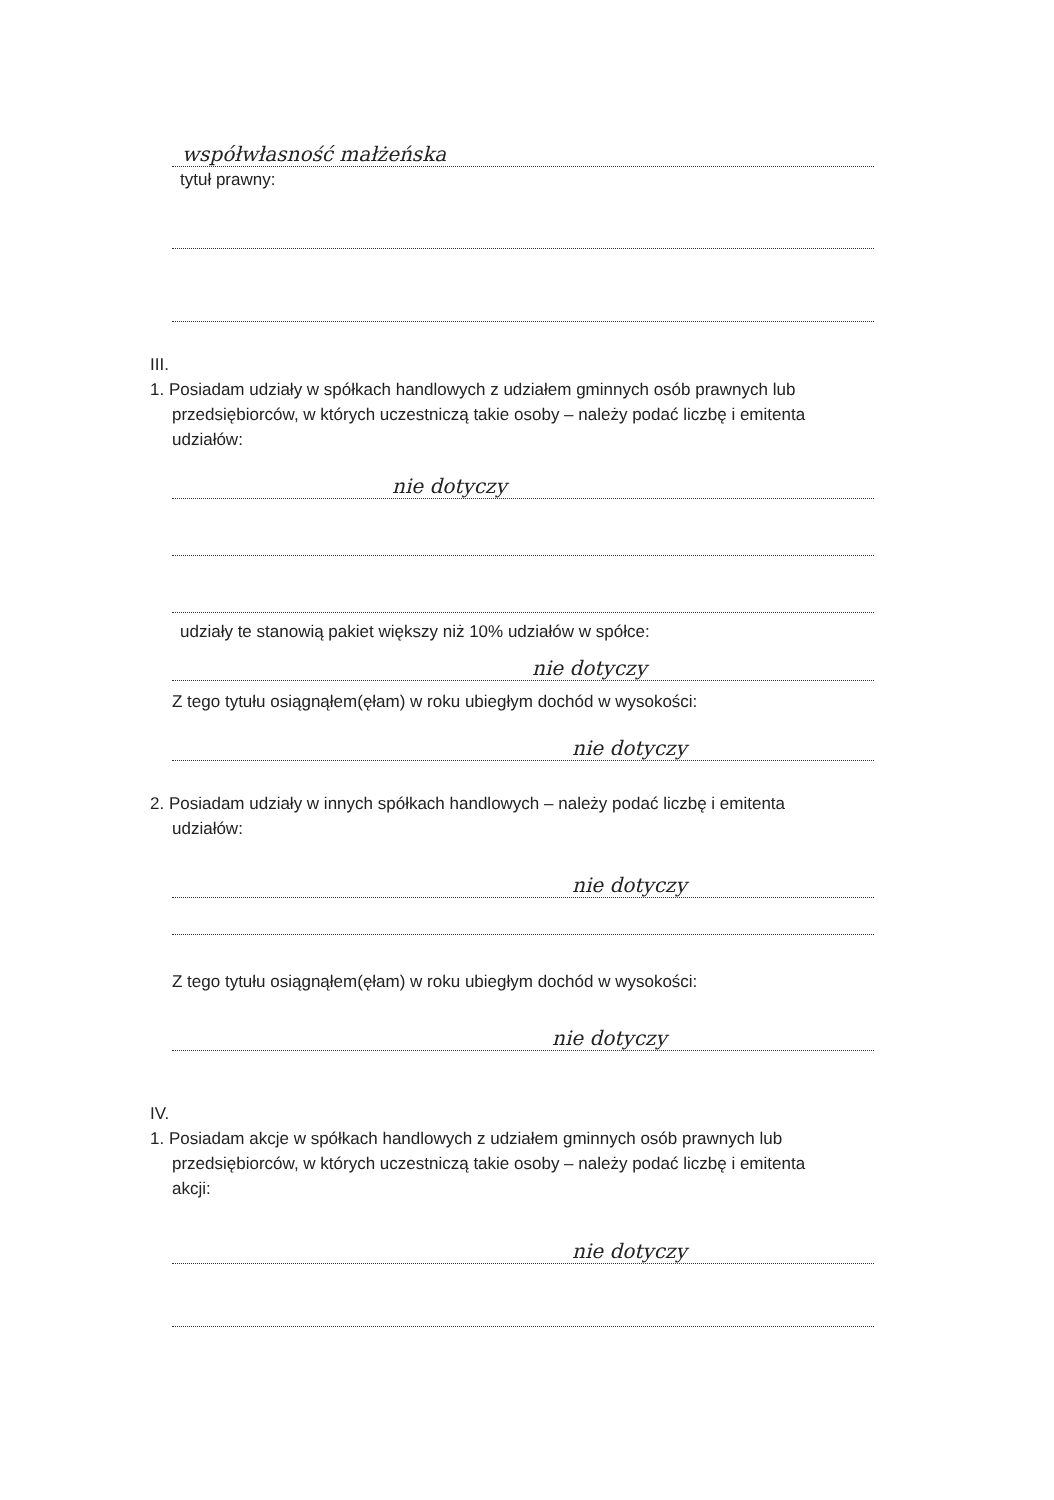współwłasność małżeńska
tytuł prawny:
III.
1. Posiadam udziały w spółkach handlowych z udziałem gminnych osób prawnych lub
przedsiębiorców, w których uczestniczą takie osoby – należy podać liczbę i emitenta
udziałów:
nie dotyczy
udziały te stanowią pakiet większy niż 10% udziałów w spółce:
nie dotyczy
Z tego tytułu osiągnąłem(ęłam) w roku ubiegłym dochód w wysokości:
nie dotyczy
2. Posiadam udziały w innych spółkach handlowych – należy podać liczbę i emitenta
udziałów:
nie dotyczy
Z tego tytułu osiągnąłem(ęłam) w roku ubiegłym dochód w wysokości:
nie dotyczy
IV.
1. Posiadam akcje w spółkach handlowych z udziałem gminnych osób prawnych lub
przedsiębiorców, w których uczestniczą takie osoby – należy podać liczbę i emitenta
akcji:
nie dotyczy